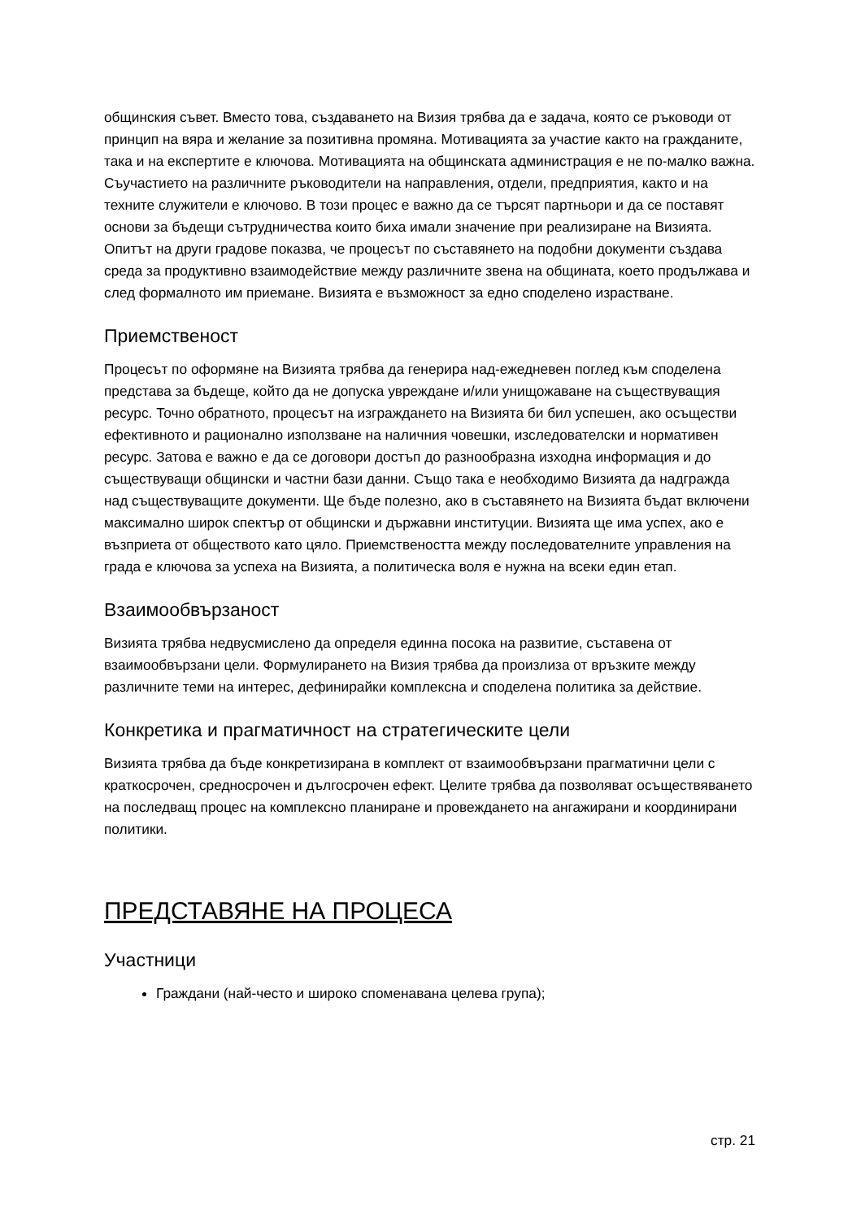общинския съвет. Вместо това, създаването на Визия трябва да е задача, която се ръководи от принцип на вяра и желание за позитивна промяна. Мотивацията за участие както на гражданите, така и на експертите е ключова. Мотивацията на общинската администрация е не по-малко важна. Съучастието на различните ръководители на направления, отдели, предприятия, както и на техните служители е ключово. В този процес е важно да се търсят партньори и да се поставят основи за бъдещи сътрудничества които биха имали значение при реализиране на Визията. Опитът на други градове показва, че процесът по съставянето на подобни документи създава среда за продуктивно взаимодействие между различните звена на общината, което продължава и след формалното им приемане. Визията е възможност за едно споделено израстване.
Приемственост
Процесът по оформяне на Визията трябва да генерира над-ежедневен поглед към споделена представа за бъдеще, който да не допуска увреждане и/или унищожаване на съществуващия ресурс. Точно обратното, процесът на изграждането на Визията би бил успешен, ако осъществи ефективното и рационално използване на наличния човешки, изследователски и нормативен ресурс. Затова е важно е да се договори достъп до разнообразна изходна информация и до съществуващи общински и частни бази данни. Също така е необходимо Визията да надгражда над съществуващите документи. Ще бъде полезно, ако в съставянето на Визията бъдат включени максимално широк спектър от общински и държавни институции. Визията ще има успех, ако е възприета от обществото като цяло. Приемствеността между последователните управления на града е ключова за успеха на Визията, а политическа воля е нужна на всеки един етап.
Взаимообвързаност
Визията трябва недвусмислено да определя единна посока на развитие, съставена от взаимообвързани цели. Формулирането на Визия трябва да произлиза от връзките между различните теми на интерес, дефинирайки комплексна и споделена политика за действие.
Конкретика и прагматичност на стратегическите цели
Визията трябва да бъде конкретизирана в комплект от взаимообвързани прагматични цели с краткосрочен, средносрочен и дългосрочен ефект. Целите трябва да позволяват осъществяването на последващ процес на комплексно планиране и провеждането на ангажирани и координирани политики.
ПРЕДСТАВЯНЕ НА ПРОЦЕСА
Участници
Граждани (най-често и широко споменавана целева група);
стр. 21